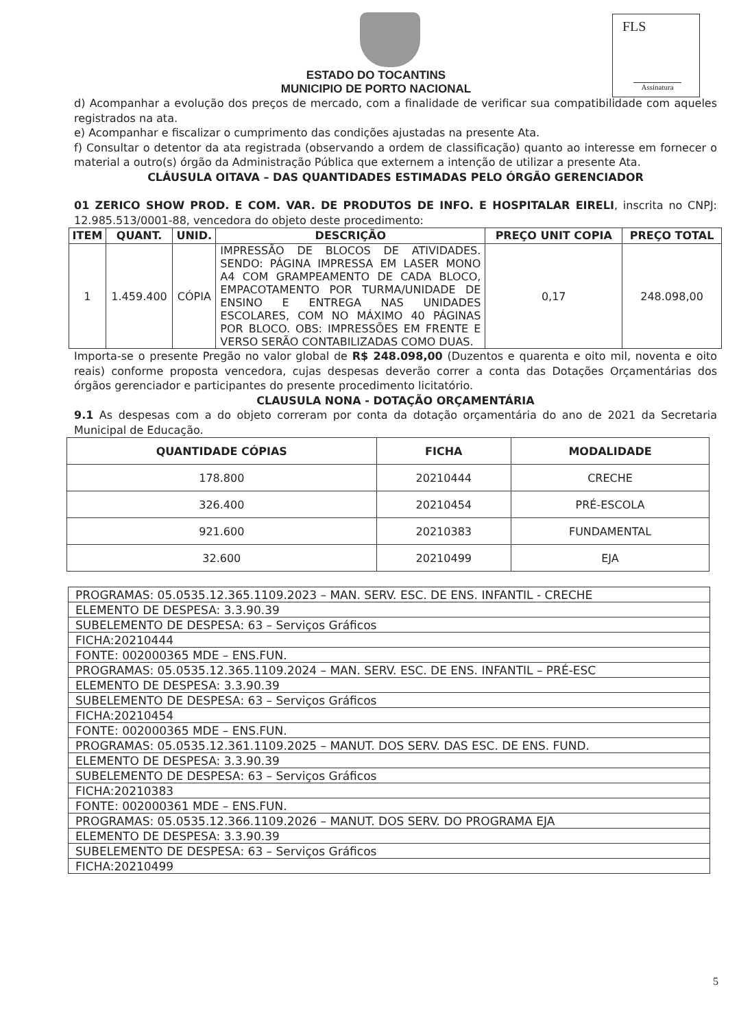FLS
Assinatura
ESTADO DO TOCANTINS
MUNICIPIO DE PORTO NACIONAL
d) Acompanhar a evolução dos preços de mercado, com a finalidade de verificar sua compatibilidade com aqueles registrados na ata.
e) Acompanhar e fiscalizar o cumprimento das condições ajustadas na presente Ata.
f) Consultar o detentor da ata registrada (observando a ordem de classificação) quanto ao interesse em fornecer o material a outro(s) órgão da Administração Pública que externem a intenção de utilizar a presente Ata.
CLÁUSULA OITAVA – DAS QUANTIDADES ESTIMADAS PELO ÓRGÃO GERENCIADOR
01 ZERICO SHOW PROD. E COM. VAR. DE PRODUTOS DE INFO. E HOSPITALAR EIRELI, inscrita no CNPJ: 12.985.513/0001-88, vencedora do objeto deste procedimento:
| ITEM | QUANT. | UNID. | DESCRIÇÃO | PREÇO UNIT COPIA | PREÇO TOTAL |
| --- | --- | --- | --- | --- | --- |
| 1 | 1.459.400 | CÓPIA | IMPRESSÃO DE BLOCOS DE ATIVIDADES. SENDO: PÁGINA IMPRESSA EM LASER MONO A4 COM GRAMPEAMENTO DE CADA BLOCO, EMPACOTAMENTO POR TURMA/UNIDADE DE ENSINO E ENTREGA NAS UNIDADES ESCOLARES, COM NO MÁXIMO 40 PÁGINAS POR BLOCO. OBS: IMPRESSÕES EM FRENTE E VERSO SERÃO CONTABILIZADAS COMO DUAS. | 0,17 | 248.098,00 |
Importa-se o presente Pregão no valor global de R$ 248.098,00 (Duzentos e quarenta e oito mil, noventa e oito reais) conforme proposta vencedora, cujas despesas deverão correr a conta das Dotações Orçamentárias dos órgãos gerenciador e participantes do presente procedimento licitatório.
CLAUSULA NONA - DOTAÇÃO ORÇAMENTÁRIA
9.1 As despesas com a do objeto correram por conta da dotação orçamentária do ano de 2021 da Secretaria Municipal de Educação.
| QUANTIDADE CÓPIAS | FICHA | MODALIDADE |
| --- | --- | --- |
| 178.800 | 20210444 | CRECHE |
| 326.400 | 20210454 | PRÉ-ESCOLA |
| 921.600 | 20210383 | FUNDAMENTAL |
| 32.600 | 20210499 | EJA |
| PROGRAMAS: 05.0535.12.365.1109.2023 – MAN. SERV. ESC. DE ENS. INFANTIL - CRECHE |
| ELEMENTO DE DESPESA: 3.3.90.39 |
| SUBELEMENTO DE DESPESA: 63 – Serviços Gráficos |
| FICHA:20210444 |
| FONTE: 002000365 MDE – ENS.FUN. |
| PROGRAMAS: 05.0535.12.365.1109.2024 – MAN. SERV. ESC. DE ENS. INFANTIL – PRÉ-ESC |
| ELEMENTO DE DESPESA: 3.3.90.39 |
| SUBELEMENTO DE DESPESA: 63 – Serviços Gráficos |
| FICHA:20210454 |
| FONTE: 002000365 MDE – ENS.FUN. |
| PROGRAMAS: 05.0535.12.361.1109.2025 – MANUT. DOS SERV. DAS ESC. DE ENS. FUND. |
| ELEMENTO DE DESPESA: 3.3.90.39 |
| SUBELEMENTO DE DESPESA: 63 – Serviços Gráficos |
| FICHA:20210383 |
| FONTE: 002000361 MDE – ENS.FUN. |
| PROGRAMAS: 05.0535.12.366.1109.2026 – MANUT. DOS SERV. DO PROGRAMA EJA |
| ELEMENTO DE DESPESA: 3.3.90.39 |
| SUBELEMENTO DE DESPESA: 63 – Serviços Gráficos |
| FICHA:20210499 |
5